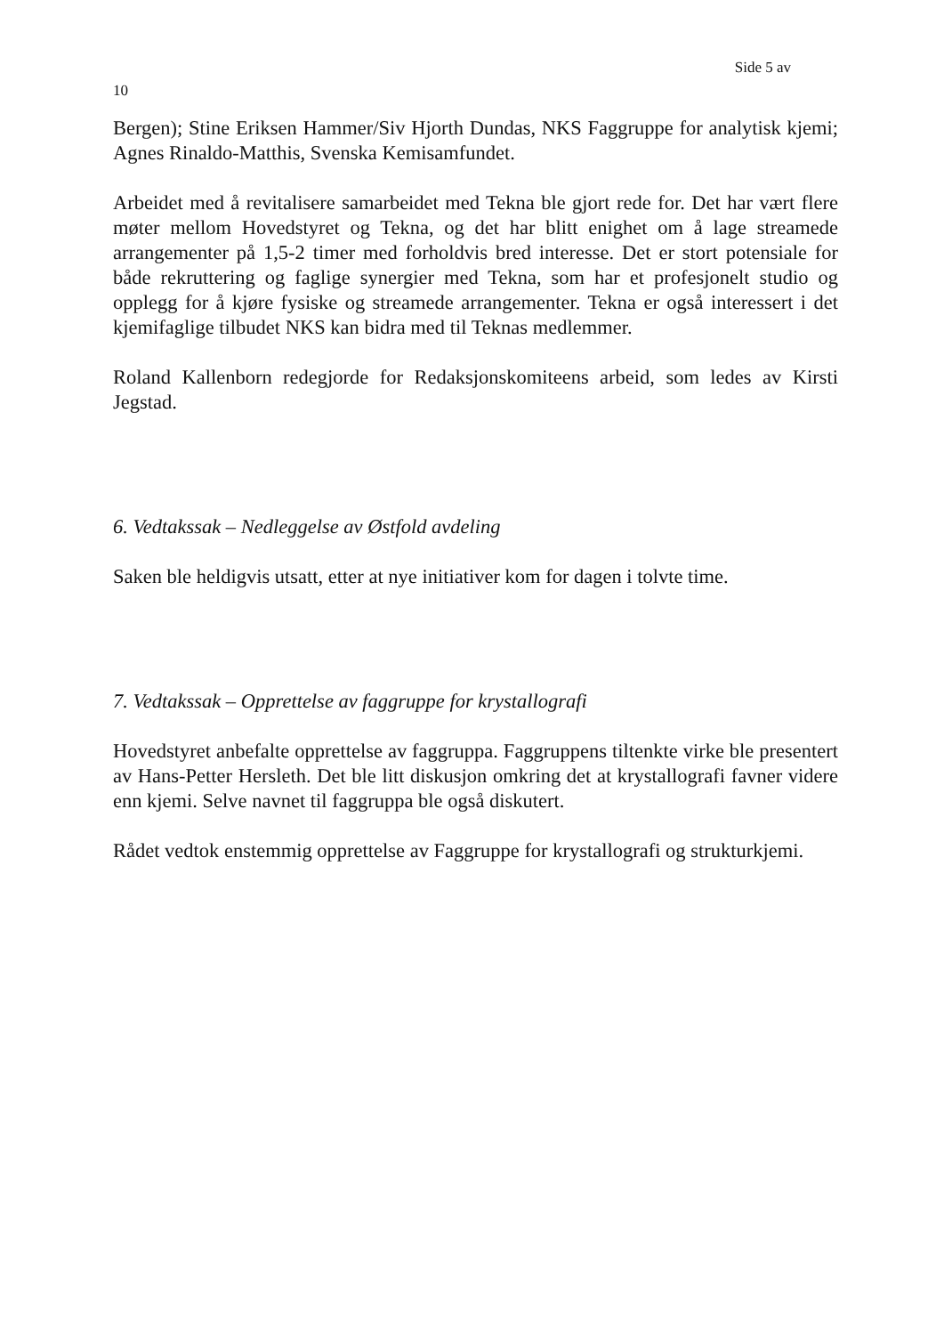Side 5 av
10
Bergen); Stine Eriksen Hammer/Siv Hjorth Dundas, NKS Faggruppe for analytisk kjemi; Agnes Rinaldo-Matthis, Svenska Kemisamfundet.
Arbeidet med å revitalisere samarbeidet med Tekna ble gjort rede for. Det har vært flere møter mellom Hovedstyret og Tekna, og det har blitt enighet om å lage streamede arrangementer på 1,5-2 timer med forholdvis bred interesse. Det er stort potensiale for både rekruttering og faglige synergier med Tekna, som har et profesjonelt studio og opplegg for å kjøre fysiske og streamede arrangementer. Tekna er også interessert i det kjemifaglige tilbudet NKS kan bidra med til Teknas medlemmer.
Roland Kallenborn redegjorde for Redaksjonskomiteens arbeid, som ledes av Kirsti Jegstad.
6. Vedtakssak – Nedleggelse av Østfold avdeling
Saken ble heldigvis utsatt, etter at nye initiativer kom for dagen i tolvte time.
7. Vedtakssak – Opprettelse av faggruppe for krystallografi
Hovedstyret anbefalte opprettelse av faggruppa. Faggruppens tiltenkte virke ble presentert av Hans-Petter Hersleth. Det ble litt diskusjon omkring det at krystallografi favner videre enn kjemi. Selve navnet til faggruppa ble også diskutert.
Rådet vedtok enstemmig opprettelse av Faggruppe for krystallografi og strukturkjemi.